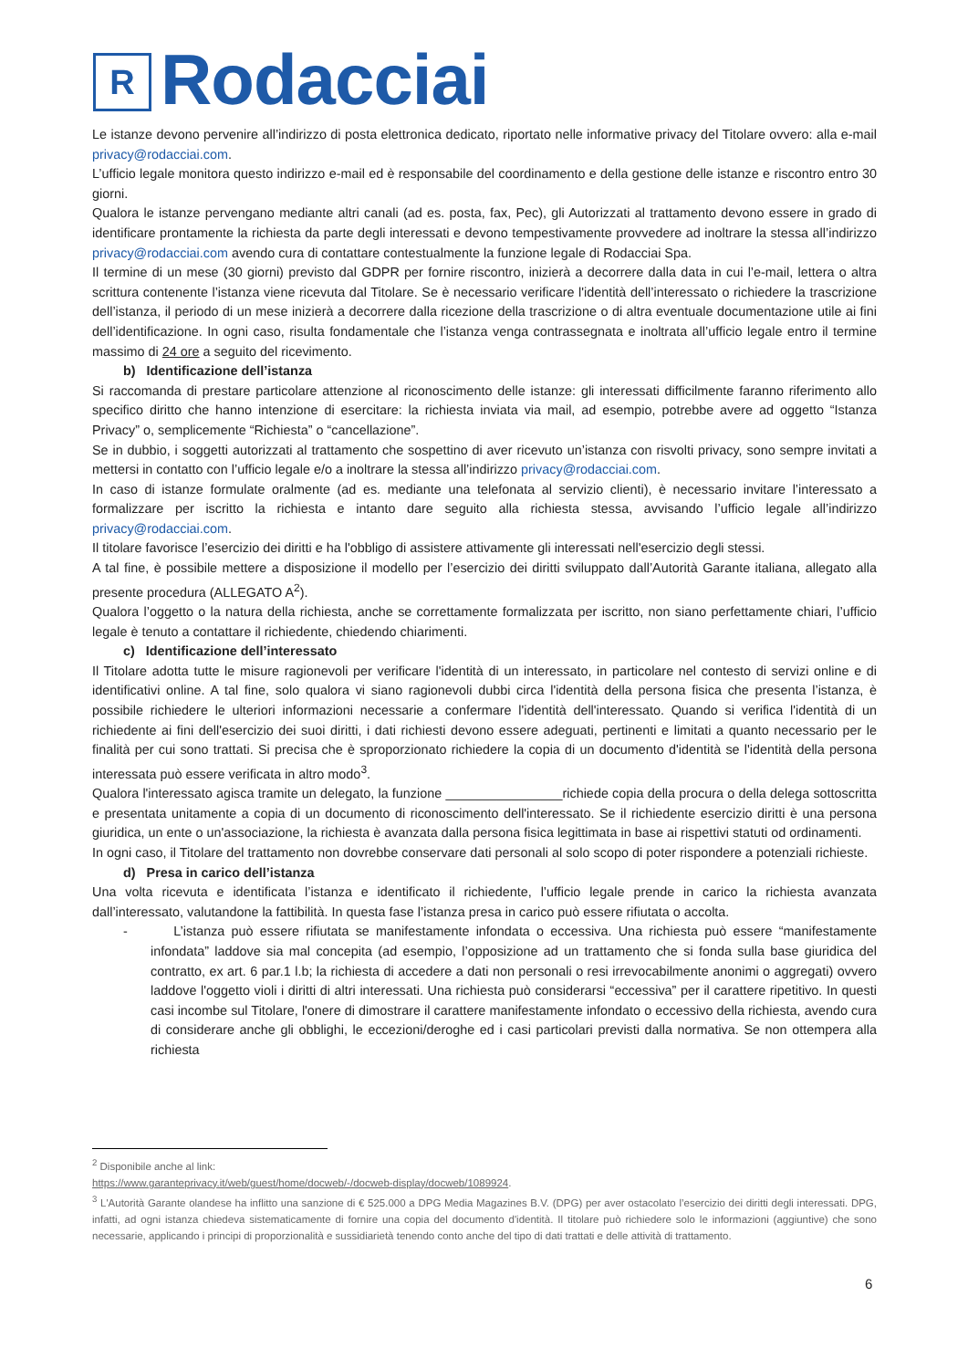R
Rodacciai
Le istanze devono pervenire all’indirizzo di posta elettronica dedicato, riportato nelle informative privacy del Titolare ovvero: alla e-mail privacy@rodacciai.com.
L’ufficio legale monitora questo indirizzo e-mail ed è responsabile del coordinamento e della gestione delle istanze e riscontro entro 30 giorni.
Qualora le istanze pervengano mediante altri canali (ad es. posta, fax, Pec), gli Autorizzati al trattamento devono essere in grado di identificare prontamente la richiesta da parte degli interessati e devono tempestivamente provvedere ad inoltrare la stessa all’indirizzo privacy@rodacciai.com avendo cura di contattare contestualmente la funzione legale di Rodacciai Spa.
Il termine di un mese (30 giorni) previsto dal GDPR per fornire riscontro, inizierà a decorrere dalla data in cui l’e-mail, lettera o altra scrittura contenente l’istanza viene ricevuta dal Titolare. Se è necessario verificare l'identità dell’interessato o richiedere la trascrizione dell’istanza, il periodo di un mese inizierà a decorrere dalla ricezione della trascrizione o di altra eventuale documentazione utile ai fini dell’identificazione. In ogni caso, risulta fondamentale che l’istanza venga contrassegnata e inoltrata all’ufficio legale entro il termine massimo di 24 ore a seguito del ricevimento.
b) Identificazione dell’istanza
Si raccomanda di prestare particolare attenzione al riconoscimento delle istanze: gli interessati difficilmente faranno riferimento allo specifico diritto che hanno intenzione di esercitare: la richiesta inviata via mail, ad esempio, potrebbe avere ad oggetto “Istanza Privacy” o, semplicemente “Richiesta” o “cancellazione”.
Se in dubbio, i soggetti autorizzati al trattamento che sospettino di aver ricevuto un’istanza con risvolti privacy, sono sempre invitati a mettersi in contatto con l’ufficio legale e/o a inoltrare la stessa all’indirizzo privacy@rodacciai.com.
In caso di istanze formulate oralmente (ad es. mediante una telefonata al servizio clienti), è necessario invitare l’interessato a formalizzare per iscritto la richiesta e intanto dare seguito alla richiesta stessa, avvisando l’ufficio legale all’indirizzo privacy@rodacciai.com.
Il titolare favorisce l’esercizio dei diritti e ha l'obbligo di assistere attivamente gli interessati nell'esercizio degli stessi.
A tal fine, è possibile mettere a disposizione il modello per l’esercizio dei diritti sviluppato dall’Autorità Garante italiana, allegato alla presente procedura (ALLEGATO A<sup>2</sup>).
Qualora l’oggetto o la natura della richiesta, anche se correttamente formalizzata per iscritto, non siano perfettamente chiari, l’ufficio legale è tenuto a contattare il richiedente, chiedendo chiarimenti.
c) Identificazione dell’interessato
Il Titolare adotta tutte le misure ragionevoli per verificare l'identità di un interessato, in particolare nel contesto di servizi online e di identificativi online. A tal fine, solo qualora vi siano ragionevoli dubbi circa l'identità della persona fisica che presenta l’istanza, è possibile richiedere le ulteriori informazioni necessarie a confermare l'identità dell'interessato. Quando si verifica l'identità di un richiedente ai fini dell'esercizio dei suoi diritti, i dati richiesti devono essere adeguati, pertinenti e limitati a quanto necessario per le finalità per cui sono trattati. Si precisa che è sproporzionato richiedere la copia di un documento d'identità se l'identità della persona interessata può essere verificata in altro modo<sup>3</sup>.
Qualora l'interessato agisca tramite un delegato, la funzione ________________richiede copia della procura o della delega sottoscritta e presentata unitamente a copia di un documento di riconoscimento dell'interessato. Se il richiedente esercizio diritti è una persona giuridica, un ente o un'associazione, la richiesta è avanzata dalla persona fisica legittimata in base ai rispettivi statuti od ordinamenti.
In ogni caso, il Titolare del trattamento non dovrebbe conservare dati personali al solo scopo di poter rispondere a potenziali richieste.
d) Presa in carico dell’istanza
Una volta ricevuta e identificata l’istanza e identificato il richiedente, l’ufficio legale prende in carico la richiesta avanzata dall’interessato, valutandone la fattibilità. In questa fase l’istanza presa in carico può essere rifiutata o accolta.
- L’istanza può essere rifiutata se manifestamente infondata o eccessiva. Una richiesta può essere “manifestamente infondata” laddove sia mal concepita (ad esempio, l’opposizione ad un trattamento che si fonda sulla base giuridica del contratto, ex art. 6 par.1 l.b; la richiesta di accedere a dati non personali o resi irrevocabilmente anonimi o aggregati) ovvero laddove l'oggetto violi i diritti di altri interessati. Una richiesta può considerarsi “eccessiva” per il carattere ripetitivo. In questi casi incombe sul Titolare, l'onere di dimostrare il carattere manifestamente infondato o eccessivo della richiesta, avendo cura di considerare anche gli obblighi, le eccezioni/deroghe ed i casi particolari previsti dalla normativa. Se non ottempera alla richiesta
<sup>2</sup> Disponibile anche al link:
https://www.garanteprivacy.it/web/guest/home/docweb/-/docweb-display/docweb/1089924.
<sup>3</sup> L'Autorità Garante olandese ha inflitto una sanzione di € 525.000 a DPG Media Magazines B.V. (DPG) per aver ostacolato l’esercizio dei diritti degli interessati. DPG, infatti, ad ogni istanza chiedeva sistematicamente di fornire una copia del documento d'identità. Il titolare può richiedere solo le informazioni (aggiuntive) che sono necessarie, applicando i principi di proporzionalità e sussidiarietà tenendo conto anche del tipo di dati trattati e delle attività di trattamento.
6